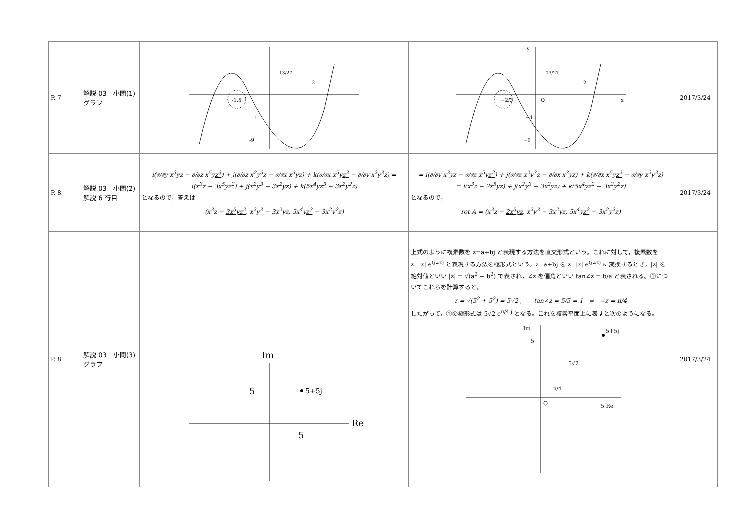| P. 7 | 解説 03 小問(1) グラフ | -1.5 -1 -9 13/27 2 | −2/3 −1 −9 O y x 13/27 2 | 2017/3/24 |
| P. 8 | 解説 03 小問(2) 解説 6 行目 | i(∂/∂y x<sup>3</sup>yz − ∂/∂z x<sup>5</sup>y z<sup>3</sup> ) + j(∂/∂z x<sup>2</sup>y<sup>3</sup>z − ∂/∂x x<sup>3</sup>yz) + k(∂/∂x x<sup>5</sup>y z<sup>3</sup> − ∂/∂y x<sup>2</sup>y<sup>3</sup>z) = i(x<sup>3</sup>z − 3x<sup>5</sup>yz<sup>2</sup> ) + j(x<sup>2</sup>y<sup>3</sup> − 3x<sup>2</sup>yz) + k(5x<sup>4</sup>y z<sup>3</sup> − 3x<sup>2</sup>y<sup>2</sup>z) となるので，答えは (x<sup>3</sup>z − 3x<sup>5</sup>yz<sup>2</sup> , x<sup>2</sup>y<sup>3</sup> − 3x<sup>2</sup>yz, 5x<sup>4</sup>y z<sup>3</sup> − 3x<sup>2</sup>y<sup>2</sup>z) | = i(∂/∂y x<sup>3</sup>yz − ∂/∂z x<sup>5</sup>y z<sup>2</sup> ) + j(∂/∂z x<sup>2</sup>y<sup>3</sup>z − ∂/∂x x<sup>3</sup>yz) + k(∂/∂x x<sup>5</sup>y z<sup>2</sup> − ∂/∂y x<sup>2</sup>y<sup>3</sup>z) = i(x<sup>3</sup>z − 2x<sup>5</sup>yz ) + j(x<sup>2</sup>y<sup>3</sup> − 3x<sup>2</sup>yz) + k(5x<sup>4</sup>y z<sup>2</sup> − 3x<sup>2</sup>y<sup>2</sup>z) となるので， rot A = (x<sup>3</sup>z − 2x<sup>5</sup>yz , x<sup>2</sup>y<sup>3</sup> − 3x<sup>2</sup>yz, 5x<sup>4</sup>y z<sup>2</sup> − 3x<sup>2</sup>y<sup>2</sup>z) | 2017/3/24 |
| P. 8 | 解説 03 小問(3) グラフ | Im Re 5 5 5+5j | 上式のように複素数を z=a+bj と表現する方法を直交形式という。これに対して，複素数を z=/z/ e<sup>(j∠z)</sup> と表現する方法を極形式という。z=a+bj を z=/z/ e<sup>(j∠z)</sup> に変換するとき，/z/ を絶対値といい /z/ = √(a<sup>2</sup> + b<sup>2</sup>) で表され，∠z を偏角といい tan∠z = b/a と表される。①についてこれらを計算すると， r = √(5<sup>2</sup> + 5<sup>2</sup>) = 5√2 , tan∠z = 5/5 = 1 ⇒ ∠z = π/4 したがって，①の極形式は 5√2 e<sup>π/4 j</sup> となる。これを複素平面上に表すと次のようになる。 Im 5 5+5j 5√2 π/4 O 5 Re | 2017/3/24 |